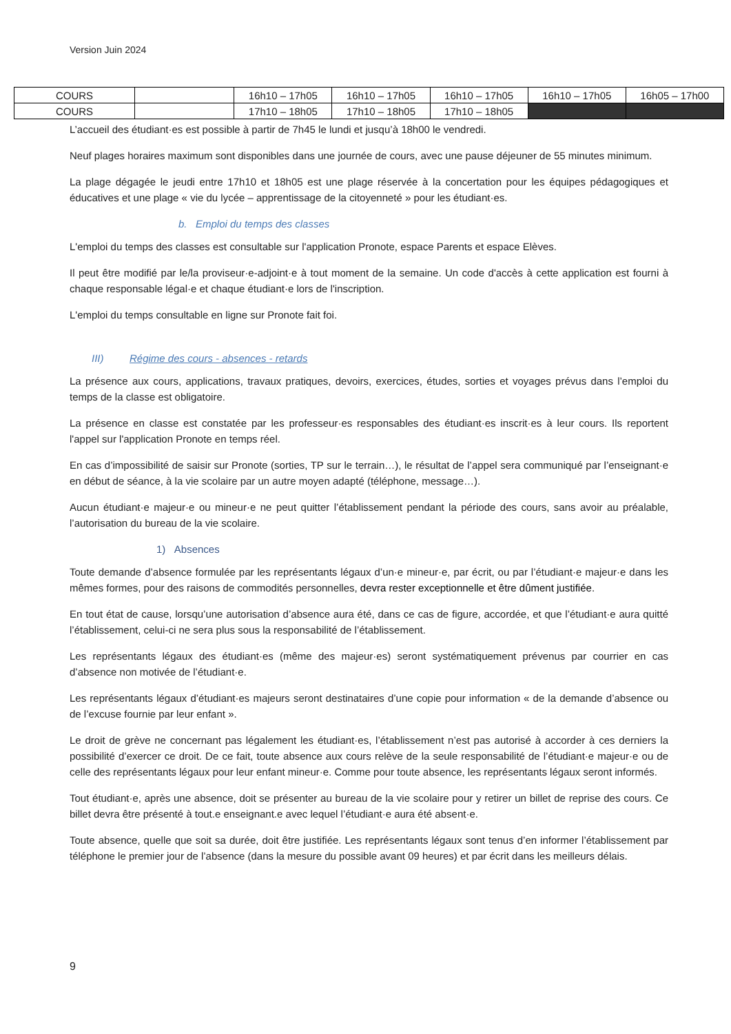Version Juin 2024
| COURS | | 16h10 – 17h05 | 16h10 – 17h05 | 16h10 – 17h05 | 16h10 – 17h05 | 16h05 – 17h00 |
| COURS | | 17h10 – 18h05 | 17h10 – 18h05 | 17h10 – 18h05 | | |
L’accueil des étudiant·es est possible à partir de 7h45 le lundi et jusqu’à 18h00 le vendredi.
Neuf plages horaires maximum sont disponibles dans une journée de cours, avec une pause déjeuner de 55 minutes minimum.
La plage dégagée le jeudi entre 17h10 et 18h05 est une plage réservée à la concertation pour les équipes pédagogiques et éducatives et une plage « vie du lycée – apprentissage de la citoyenneté » pour les étudiant·es.
b. Emploi du temps des classes
L'emploi du temps des classes est consultable sur l'application Pronote, espace Parents et espace Elèves.
Il peut être modifié par le/la proviseur·e-adjoint·e à tout moment de la semaine. Un code d'accès à cette application est fourni à chaque responsable légal·e et chaque étudiant·e lors de l'inscription.
L'emploi du temps consultable en ligne sur Pronote fait foi.
III) Régime des cours - absences - retards
La présence aux cours, applications, travaux pratiques, devoirs, exercices, études, sorties et voyages prévus dans l’emploi du temps de la classe est obligatoire.
La présence en classe est constatée par les professeur·es responsables des étudiant·es inscrit·es à leur cours. Ils reportent l'appel sur l'application Pronote en temps réel.
En cas d’impossibilité de saisir sur Pronote (sorties, TP sur le terrain…), le résultat de l’appel sera communiqué par l’enseignant·e en début de séance, à la vie scolaire par un autre moyen adapté (téléphone, message…).
Aucun étudiant·e majeur·e ou mineur·e ne peut quitter l’établissement pendant la période des cours, sans avoir au préalable, l’autorisation du bureau de la vie scolaire.
1) Absences
Toute demande d’absence formulée par les représentants légaux d’un·e mineur·e, par écrit, ou par l’étudiant·e majeur·e dans les mêmes formes, pour des raisons de commodités personnelles, devra rester exceptionnelle et être dûment justifiée.
En tout état de cause, lorsqu’une autorisation d’absence aura été, dans ce cas de figure, accordée, et que l’étudiant·e aura quitté l’établissement, celui-ci ne sera plus sous la responsabilité de l’établissement.
Les représentants légaux des étudiant·es (même des majeur·es) seront systématiquement prévenus par courrier en cas d’absence non motivée de l’étudiant·e.
Les représentants légaux d’étudiant·es majeurs seront destinataires d’une copie pour information « de la demande d’absence ou de l’excuse fournie par leur enfant ».
Le droit de grève ne concernant pas légalement les étudiant·es, l’établissement n’est pas autorisé à accorder à ces derniers la possibilité d’exercer ce droit. De ce fait, toute absence aux cours relève de la seule responsabilité de l’étudiant·e majeur·e ou de celle des représentants légaux pour leur enfant mineur·e. Comme pour toute absence, les représentants légaux seront informés.
Tout étudiant·e, après une absence, doit se présenter au bureau de la vie scolaire pour y retirer un billet de reprise des cours. Ce billet devra être présenté à tout.e enseignant.e avec lequel l’étudiant·e aura été absent·e.
Toute absence, quelle que soit sa durée, doit être justifiée. Les représentants légaux sont tenus d’en informer l’établissement par téléphone le premier jour de l’absence (dans la mesure du possible avant 09 heures) et par écrit dans les meilleurs délais.
9